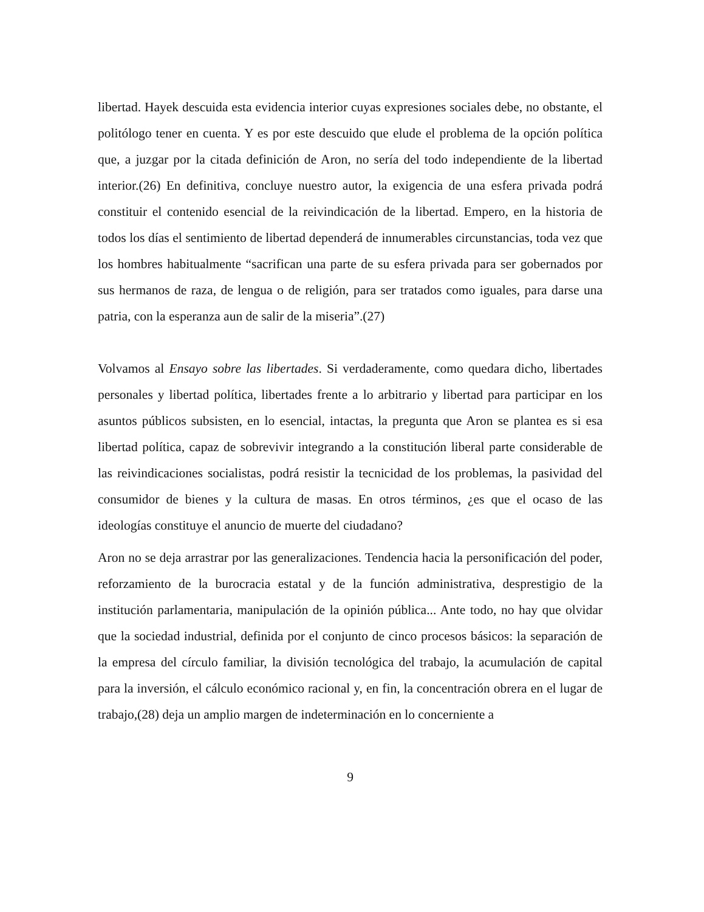libertad. Hayek descuida esta evidencia interior cuyas expresiones sociales debe, no obstante, el politólogo tener en cuenta. Y es por este descuido que elude el problema de la opción política que, a juzgar por la citada definición de Aron, no sería del todo independiente de la libertad interior.(26) En definitiva, concluye nuestro autor, la exigencia de una esfera privada podrá constituir el contenido esencial de la reivindicación de la libertad. Empero, en la historia de todos los días el sentimiento de libertad dependerá de innumerables circunstancias, toda vez que los hombres habitualmente “sacrifican una parte de su esfera privada para ser gobernados por sus hermanos de raza, de lengua o de religión, para ser tratados como iguales, para darse una patria, con la esperanza aun de salir de la miseria”.(27)
Volvamos al Ensayo sobre las libertades. Si verdaderamente, como quedara dicho, libertades personales y libertad política, libertades frente a lo arbitrario y libertad para participar en los asuntos públicos subsisten, en lo esencial, intactas, la pregunta que Aron se plantea es si esa libertad política, capaz de sobrevivir integrando a la constitución liberal parte considerable de las reivindicaciones socialistas, podrá resistir la tecnicidad de los problemas, la pasividad del consumidor de bienes y la cultura de masas. En otros términos, ¿es que el ocaso de las ideologías constituye el anuncio de muerte del ciudadano?
Aron no se deja arrastrar por las generalizaciones. Tendencia hacia la personificación del poder, reforzamiento de la burocracia estatal y de la función administrativa, desprestigio de la institución parlamentaria, manipulación de la opinión pública... Ante todo, no hay que olvidar que la sociedad industrial, definida por el conjunto de cinco procesos básicos: la separación de la empresa del círculo familiar, la división tecnológica del trabajo, la acumulación de capital para la inversión, el cálculo económico racional y, en fin, la concentración obrera en el lugar de trabajo,(28) deja un amplio margen de indeterminación en lo concerniente a
9